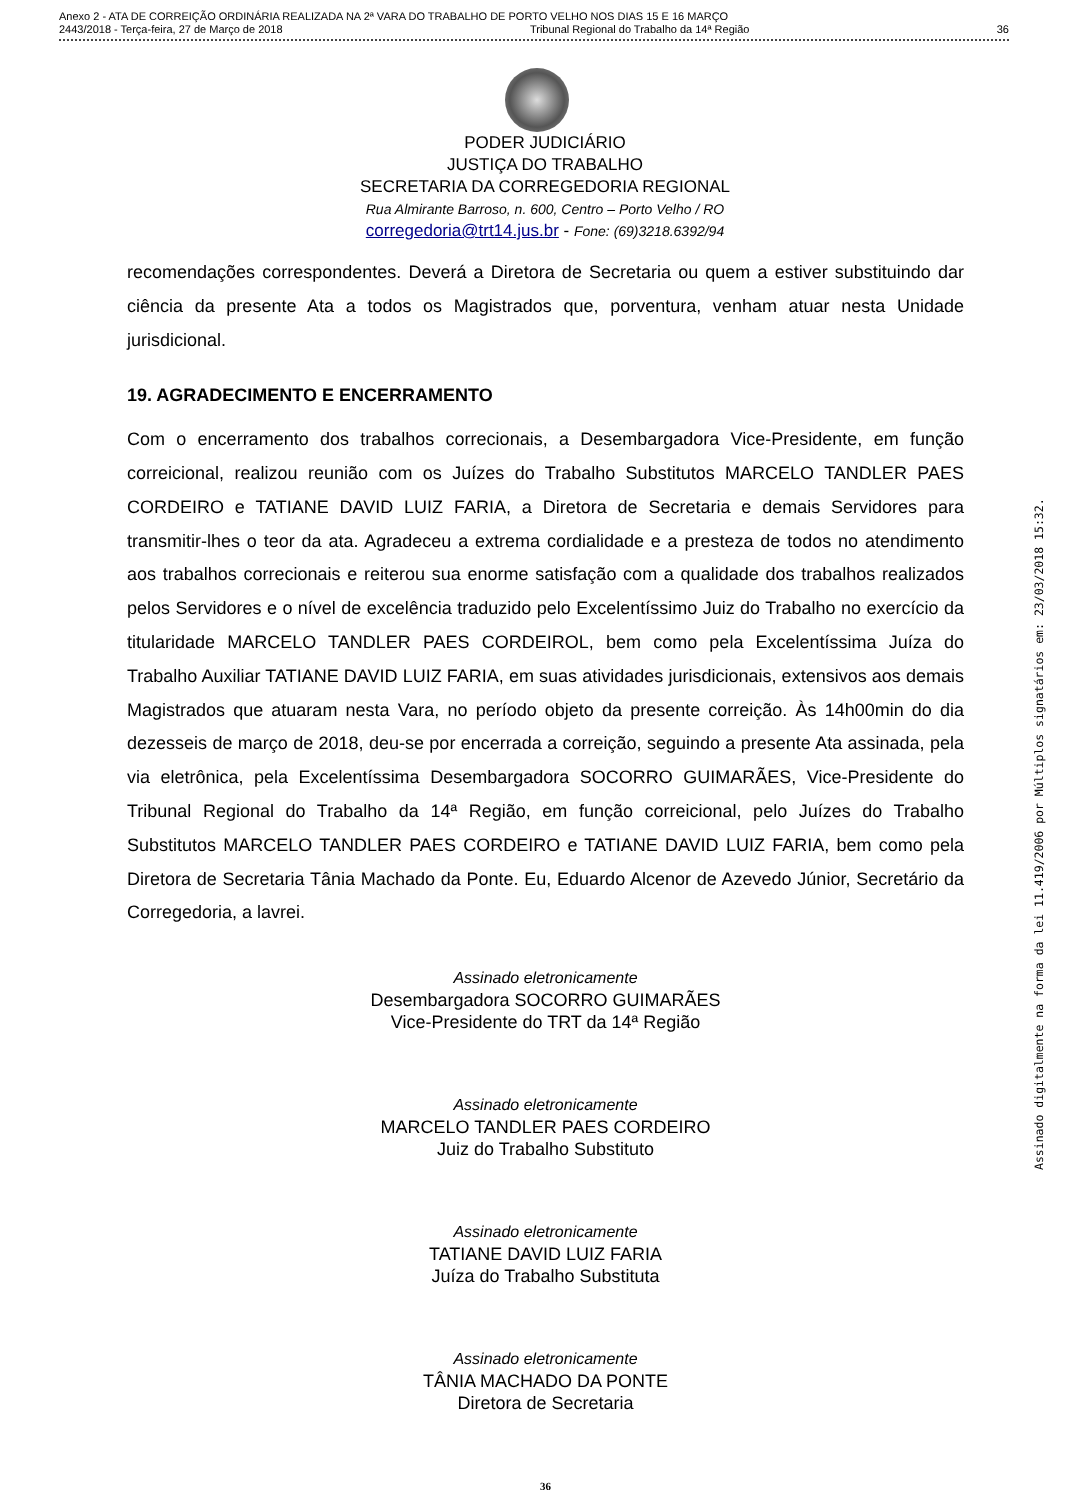Anexo 2 - ATA DE CORREIÇÃO ORDINÁRIA REALIZADA NA 2ª VARA DO TRABALHO DE PORTO VELHO NOS DIAS 15 E 16 MARÇO
2443/2018 - Terça-feira, 27 de Março de 2018 Tribunal Regional do Trabalho da 14ª Região 36
PODER JUDICIÁRIO
JUSTIÇA DO TRABALHO
SECRETARIA DA CORREGEDORIA REGIONAL
Rua Almirante Barroso, n. 600, Centro – Porto Velho / RO
corregedoria@trt14.jus.br - Fone: (69)3218.6392/94
recomendações correspondentes. Deverá a Diretora de Secretaria ou quem a estiver substituindo dar ciência da presente Ata a todos os Magistrados que, porventura, venham atuar nesta Unidade jurisdicional.
19. AGRADECIMENTO E ENCERRAMENTO
Com o encerramento dos trabalhos correcionais, a Desembargadora Vice-Presidente, em função correicional, realizou reunião com os Juízes do Trabalho Substitutos MARCELO TANDLER PAES CORDEIRO e TATIANE DAVID LUIZ FARIA, a Diretora de Secretaria e demais Servidores para transmitir-lhes o teor da ata. Agradeceu a extrema cordialidade e a presteza de todos no atendimento aos trabalhos correcionais e reiterou sua enorme satisfação com a qualidade dos trabalhos realizados pelos Servidores e o nível de excelência traduzido pelo Excelentíssimo Juiz do Trabalho no exercício da titularidade MARCELO TANDLER PAES CORDEIROL, bem como pela Excelentíssima Juíza do Trabalho Auxiliar TATIANE DAVID LUIZ FARIA, em suas atividades jurisdicionais, extensivos aos demais Magistrados que atuaram nesta Vara, no período objeto da presente correição. Às 14h00min do dia dezesseis de março de 2018, deu-se por encerrada a correição, seguindo a presente Ata assinada, pela via eletrônica, pela Excelentíssima Desembargadora SOCORRO GUIMARÃES, Vice-Presidente do Tribunal Regional do Trabalho da 14ª Região, em função correicional, pelo Juízes do Trabalho Substitutos MARCELO TANDLER PAES CORDEIRO e TATIANE DAVID LUIZ FARIA, bem como pela Diretora de Secretaria Tânia Machado da Ponte. Eu, Eduardo Alcenor de Azevedo Júnior, Secretário da Corregedoria, a lavrei.
Assinado eletronicamente
Desembargadora SOCORRO GUIMARÃES
Vice-Presidente do TRT da 14ª Região
Assinado eletronicamente
MARCELO TANDLER PAES CORDEIRO
Juiz do Trabalho Substituto
Assinado eletronicamente
TATIANE DAVID LUIZ FARIA
Juíza do Trabalho Substituta
Assinado eletronicamente
TÂNIA MACHADO DA PONTE
Diretora de Secretaria
36
Assinado digitalmente na forma da lei 11.419/2006 por Múltiplos signatários em: 23/03/2018 15:32.